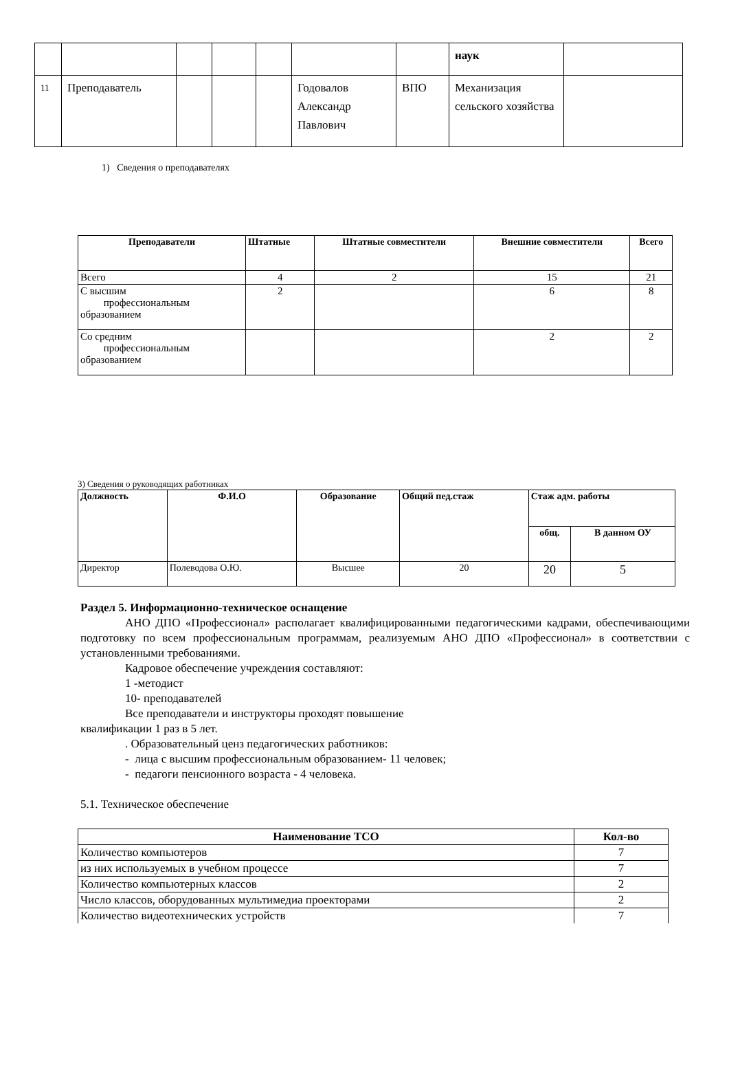| | | | | | | | наук | |
| 11 | Преподаватель | | | | Годовалов Александр Павлович | ВПО | Механизация сельского хозяйства | |
1) Сведения о преподавателях
| Преподаватели | Штатные | Штатные совместители | Внешние совместители | Всего |
| --- | --- | --- | --- | --- |
| Всего | 4 | 2 | 15 | 21 |
| С высшим профессиональным образованием | 2 | | 6 | 8 |
| Со средним профессиональным образованием | | | 2 | 2 |
3) Сведения о руководящих работниках
| Должность | Ф.И.О | Образование | Общий пед.стаж | Стаж адм. работы | |
| --- | --- | --- | --- | --- | --- |
| | | | | общ. | В данном ОУ |
| Директор | Полеводова О.Ю. | Высшее | 20 | 20 | 5 |
Раздел 5. Информационно-техническое оснащение
АНО ДПО «Профессионал» располагает квалифицированными педагогическими кадрами, обеспечивающими подготовку по всем профессиональным программам, реализуемым АНО ДПО «Профессионал» в соответствии с установленными требованиями.
Кадровое обеспечение учреждения составляют:
1 -методист
10- преподавателей
Все преподаватели и инструкторы проходят повышение
квалификации 1 раз в 5 лет.
. Образовательный ценз педагогических работников:
- лица с высшим профессиональным образованием- 11 человек;
- педагоги пенсионного возраста - 4 человека.
5.1. Техническое обеспечение
| Наименование ТСО | Кол-во |
| --- | --- |
| Количество компьютеров | 7 |
| из них используемых в учебном процессе | 7 |
| Количество компьютерных классов | 2 |
| Число классов, оборудованных мультимедиа проекторами | 2 |
| Количество видеотехнических устройств | 7 |